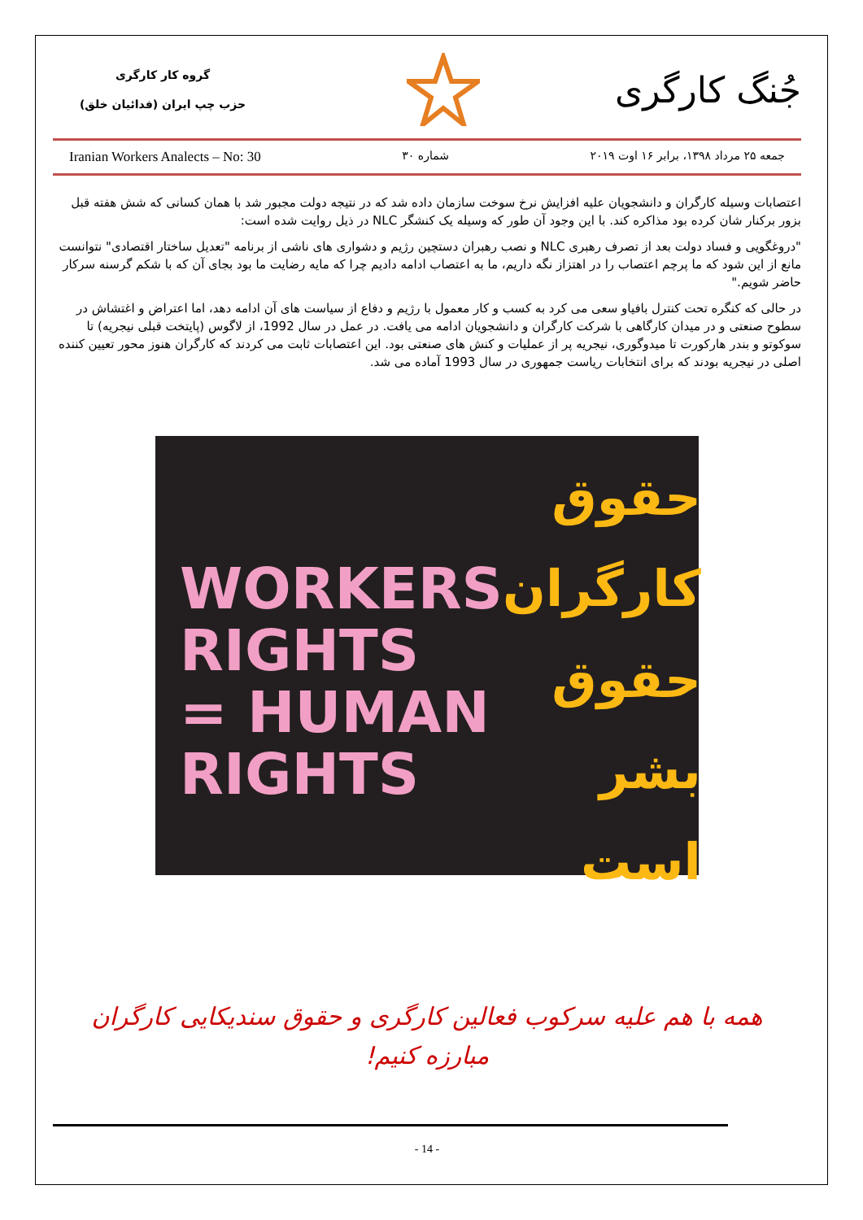گروه کار کارگری
حزب چپ ایران (فدائیان خلق)
جُنگ کارگری
Iranian Workers Analects – No: 30 شماره ۳۰ جمعه ۲۵ مرداد ۱۳۹۸، برابر ۱۶ اوت ۲۰۱۹
اعتصابات وسیله کارگران و دانشجویان علیه افزایش نرخ سوخت سازمان داده شد که در نتیجه دولت مجبور شد با همان کسانی که شش هفته قبل بزور برکنار شان کرده بود مذاکره کند. با این وجود آن طور که وسیله یک کنشگر NLC در ذیل روایت شده است:
"دروغگویی و فساد دولت بعد از تصرف رهبری NLC و نصب رهبران دستچین رژیم و دشواری های ناشی از برنامه "تعدیل ساختار اقتصادی" نتوانست مانع از این شود که ما پرچم اعتصاب را در اهتزاز نگه داریم، ما به اعتصاب ادامه دادیم چرا که مایه رضایت ما بود بجای آن که با شکم گرسنه سرکار حاضر شویم."
در حالی که کنگره تحت کنترل بافیاو سعی می کرد به کسب و کار معمول با رژیم و دفاع از سیاست های آن ادامه دهد، اما اعتراض و اغتشاش در سطوح صنعتی و در میدان کارگاهی با شرکت کارگران و دانشجویان ادامه می یافت. در عمل در سال 1992، از لاگوس (پایتخت قبلی نیجریه) تا سوکوتو و بندر هارکورت تا میدوگوری، نیجریه پر از عملیات و کنش های صنعتی بود. این اعتصابات ثابت می کردند که کارگران هنوز محور تعیین کننده اصلی در نیجریه بودند که برای انتخابات ریاست جمهوری در سال 1993 آماده می شد.
WORKERS
RIGHTS
= HUMAN
RIGHTS
حقوق کارگران
حقوق
بشر
است
همه با هم علیه سرکوب فعالین کارگری و حقوق سندیکایی کارگران
مبارزه کنیم!
- 14 -